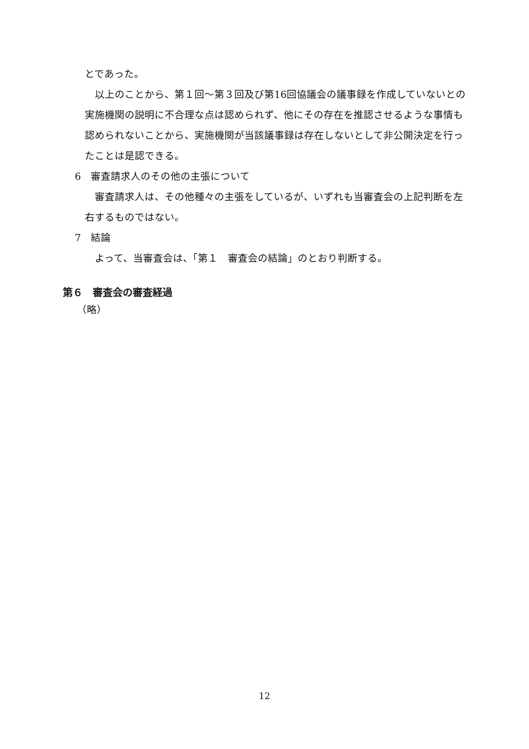とであった。
以上のことから、第１回～第３回及び第16回協議会の議事録を作成していないとの実施機関の説明に不合理な点は認められず、他にその存在を推認させるような事情も認められないことから、実施機関が当該議事録は存在しないとして非公開決定を行ったことは是認できる。
6　審査請求人のその他の主張について
審査請求人は、その他種々の主張をしているが、いずれも当審査会の上記判断を左右するものではない。
7　結論
よって、当審査会は、「第１　審査会の結論」のとおり判断する。
第６　審査会の審査経過
（略）
12